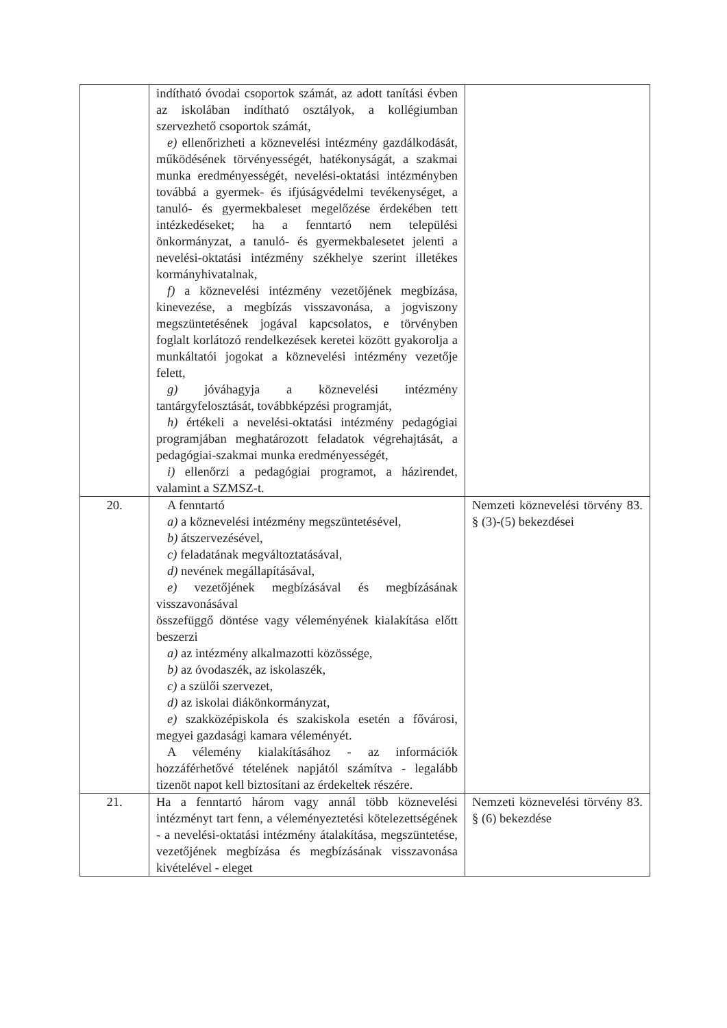| | indítható óvodai csoportok számát, az adott tanítási évben az iskolában indítható osztályok, a kollégiumban szervezhető csoportok számát, e) ellenőrizheti a köznevelési intézmény gazdálkodását, működésének törvényességét, hatékonyságát, a szakmai munka eredményességét, nevelési-oktatási intézményben továbbá a gyermek- és ifjúságvédelmi tevékenységet, a tanuló- és gyermekbaleset megelőzése érdekében tett intézkedéseket; ha a fenntartó nem települési önkormányzat, a tanuló- és gyermekbalesetet jelenti a nevelési-oktatási intézmény székhelye szerint illetékes kormányhivatalnak, f) a köznevelési intézmény vezetőjének megbízása, kinevezése, a megbízás visszavonása, a jogviszony megszüntetésének jogával kapcsolatos, e törvényben foglalt korlátozó rendelkezések keretei között gyakorolja a munkáltatói jogokat a köznevelési intézmény vezetője felett, g) jóváhagyja a köznevelési intézmény tantárgyfelosztását, továbbképzési programját, h) értékeli a nevelési-oktatási intézmény pedagógiai programjában meghatározott feladatok végrehajtását, a pedagógiai-szakmai munka eredményességét, i) ellenőrzi a pedagógiai programot, a házirendet, valamint a SZMSZ-t. | |
| 20. | A fenntartó a) a köznevelési intézmény megszüntetésével, b) átszervezésével, c) feladatának megváltoztatásával, d) nevének megállapításával, e) vezetőjének megbízásával és megbízásának visszavonásával összefüggő döntése vagy véleményének kialakítása előtt beszerzi a) az intézmény alkalmazotti közössége, b) az óvodaszék, az iskolaszék, c) a szülői szervezet, d) az iskolai diákönkormányzat, e) szakközépiskola és szakiskola esetén a fővárosi, megyei gazdasági kamara véleményét. A vélemény kialakításához - az információk hozzáférhetővé tételének napjától számítva - legalább tizenöt napot kell biztosítani az érdekeltek részére. | Nemzeti köznevelési törvény 83. § (3)-(5) bekezdései |
| 21. | Ha a fenntartó három vagy annál több köznevelési intézményt tart fenn, a véleményeztetési kötelezettségének - a nevelési-oktatási intézmény átalakítása, megszüntetése, vezetőjének megbízása és megbízásának visszavonása kivételével - eleget | Nemzeti köznevelési törvény 83. § (6) bekezdése |